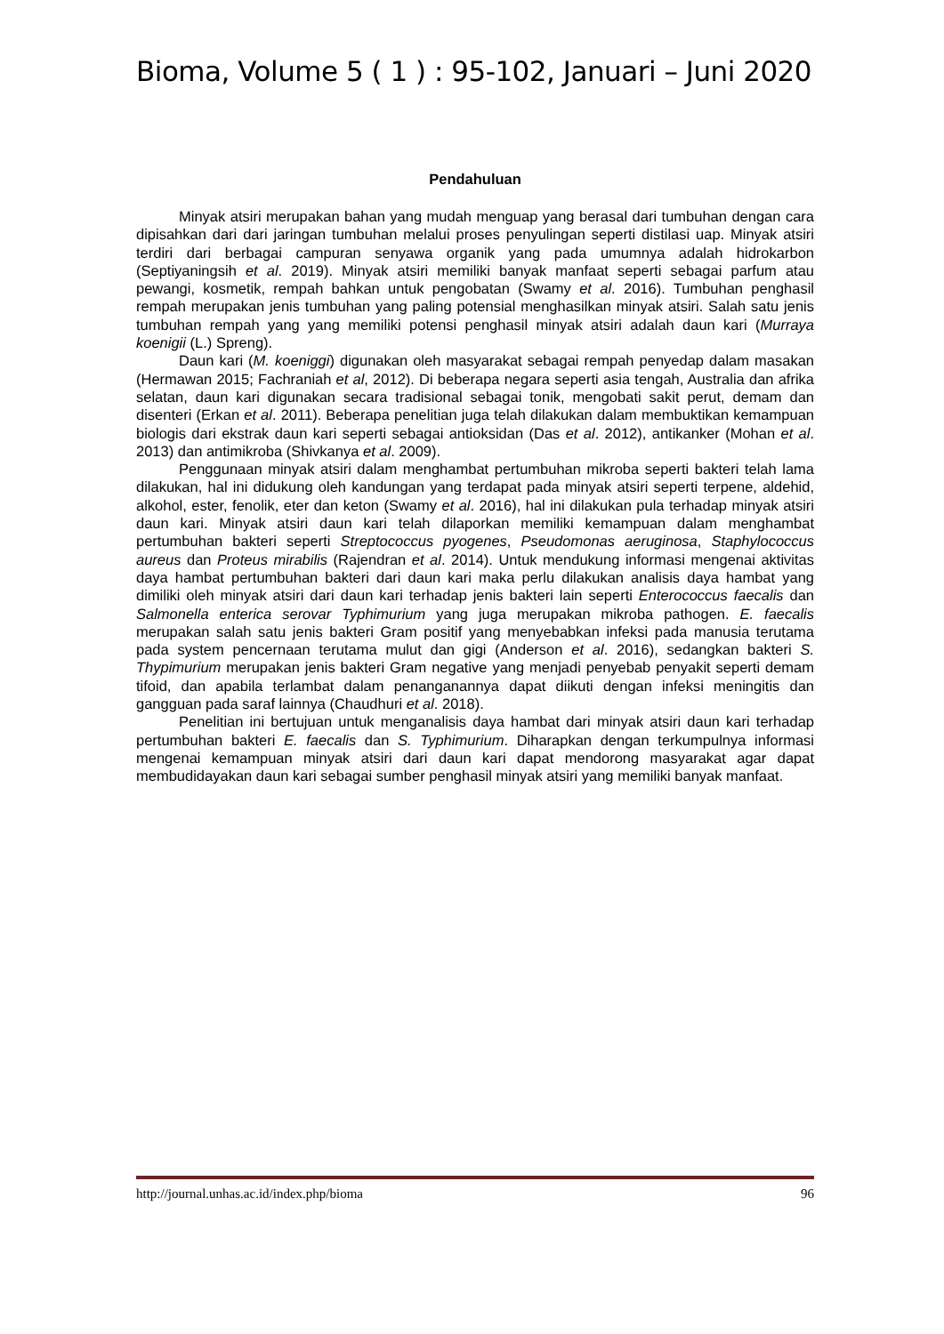Bioma, Volume 5 ( 1 ) : 95-102, Januari – Juni 2020
Pendahuluan
Minyak atsiri merupakan bahan yang mudah menguap yang berasal dari tumbuhan dengan cara dipisahkan dari dari jaringan tumbuhan melalui proses penyulingan seperti distilasi uap. Minyak atsiri terdiri dari berbagai campuran senyawa organik yang pada umumnya adalah hidrokarbon (Septiyaningsih et al. 2019). Minyak atsiri memiliki banyak manfaat seperti sebagai parfum atau pewangi, kosmetik, rempah bahkan untuk pengobatan (Swamy et al. 2016). Tumbuhan penghasil rempah merupakan jenis tumbuhan yang paling potensial menghasilkan minyak atsiri. Salah satu jenis tumbuhan rempah yang yang memiliki potensi penghasil minyak atsiri adalah daun kari (Murraya koenigii (L.) Spreng).
Daun kari (M. koeniggi) digunakan oleh masyarakat sebagai rempah penyedap dalam masakan (Hermawan 2015; Fachraniah et al, 2012). Di beberapa negara seperti asia tengah, Australia dan afrika selatan, daun kari digunakan secara tradisional sebagai tonik, mengobati sakit perut, demam dan disenteri (Erkan et al. 2011). Beberapa penelitian juga telah dilakukan dalam membuktikan kemampuan biologis dari ekstrak daun kari seperti sebagai antioksidan (Das et al. 2012), antikanker (Mohan et al. 2013) dan antimikroba (Shivkanya et al. 2009).
Penggunaan minyak atsiri dalam menghambat pertumbuhan mikroba seperti bakteri telah lama dilakukan, hal ini didukung oleh kandungan yang terdapat pada minyak atsiri seperti terpene, aldehid, alkohol, ester, fenolik, eter dan keton (Swamy et al. 2016), hal ini dilakukan pula terhadap minyak atsiri daun kari. Minyak atsiri daun kari telah dilaporkan memiliki kemampuan dalam menghambat pertumbuhan bakteri seperti Streptococcus pyogenes, Pseudomonas aeruginosa, Staphylococcus aureus dan Proteus mirabilis (Rajendran et al. 2014). Untuk mendukung informasi mengenai aktivitas daya hambat pertumbuhan bakteri dari daun kari maka perlu dilakukan analisis daya hambat yang dimiliki oleh minyak atsiri dari daun kari terhadap jenis bakteri lain seperti Enterococcus faecalis dan Salmonella enterica serovar Typhimurium yang juga merupakan mikroba pathogen. E. faecalis merupakan salah satu jenis bakteri Gram positif yang menyebabkan infeksi pada manusia terutama pada system pencernaan terutama mulut dan gigi (Anderson et al. 2016), sedangkan bakteri S. Thypimurium merupakan jenis bakteri Gram negative yang menjadi penyebab penyakit seperti demam tifoid, dan apabila terlambat dalam penanganannya dapat diikuti dengan infeksi meningitis dan gangguan pada saraf lainnya (Chaudhuri et al. 2018).
Penelitian ini bertujuan untuk menganalisis daya hambat dari minyak atsiri daun kari terhadap pertumbuhan bakteri E. faecalis dan S. Typhimurium. Diharapkan dengan terkumpulnya informasi mengenai kemampuan minyak atsiri dari daun kari dapat mendorong masyarakat agar dapat membudidayakan daun kari sebagai sumber penghasil minyak atsiri yang memiliki banyak manfaat.
http://journal.unhas.ac.id/index.php/bioma 96